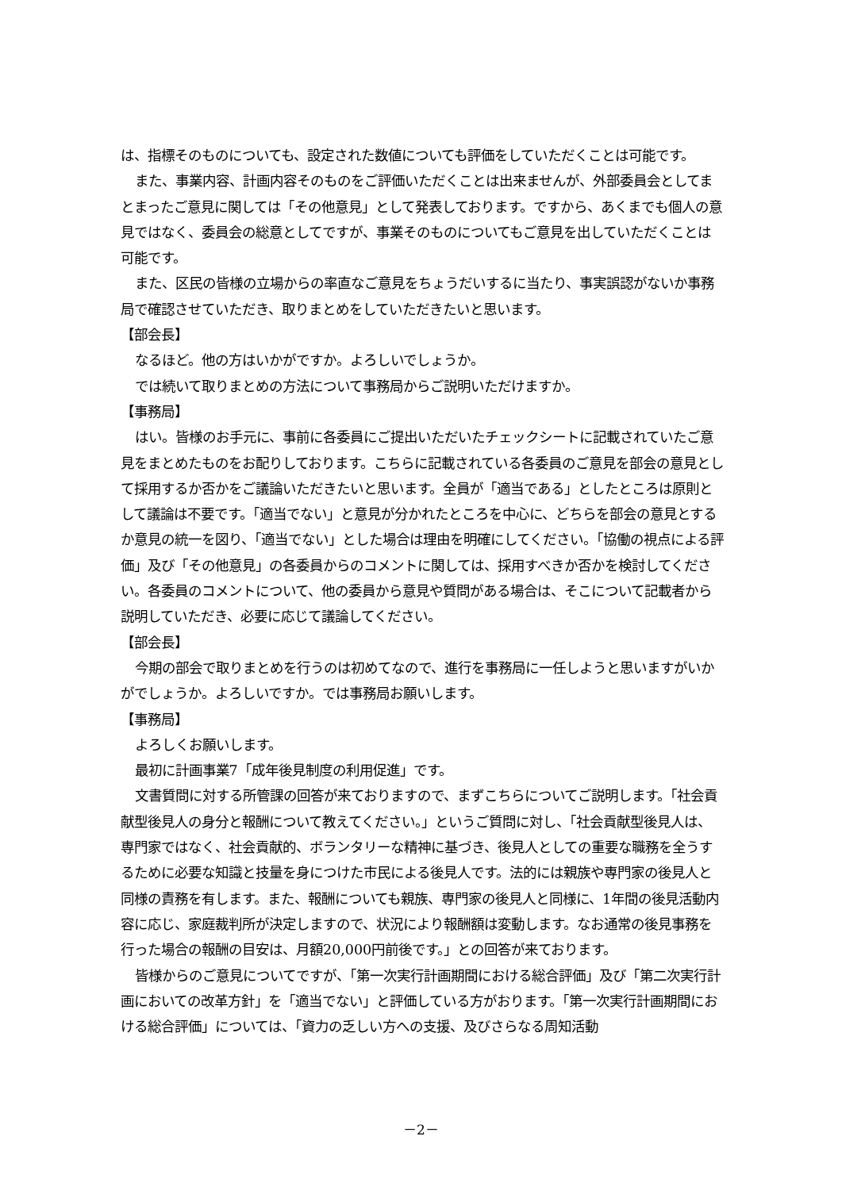は、指標そのものについても、設定された数値についても評価をしていただくことは可能です。
また、事業内容、計画内容そのものをご評価いただくことは出来ませんが、外部委員会としてまとまったご意見に関しては「その他意見」として発表しております。ですから、あくまでも個人の意見ではなく、委員会の総意としてですが、事業そのものについてもご意見を出していただくことは可能です。
また、区民の皆様の立場からの率直なご意見をちょうだいするに当たり、事実誤認がないか事務局で確認させていただき、取りまとめをしていただきたいと思います。
【部会長】
なるほど。他の方はいかがですか。よろしいでしょうか。
では続いて取りまとめの方法について事務局からご説明いただけますか。
【事務局】
はい。皆様のお手元に、事前に各委員にご提出いただいたチェックシートに記載されていたご意見をまとめたものをお配りしております。こちらに記載されている各委員のご意見を部会の意見として採用するか否かをご議論いただきたいと思います。全員が「適当である」としたところは原則として議論は不要です。「適当でない」と意見が分かれたところを中心に、どちらを部会の意見とするか意見の統一を図り、「適当でない」とした場合は理由を明確にしてください。「協働の視点による評価」及び「その他意見」の各委員からのコメントに関しては、採用すべきか否かを検討してください。各委員のコメントについて、他の委員から意見や質問がある場合は、そこについて記載者から説明していただき、必要に応じて議論してください。
【部会長】
今期の部会で取りまとめを行うのは初めてなので、進行を事務局に一任しようと思いますがいかがでしょうか。よろしいですか。では事務局お願いします。
【事務局】
よろしくお願いします。
最初に計画事業7「成年後見制度の利用促進」です。
文書質問に対する所管課の回答が来ておりますので、まずこちらについてご説明します。「社会貢献型後見人の身分と報酬について教えてください。」というご質問に対し、「社会貢献型後見人は、専門家ではなく、社会貢献的、ボランタリーな精神に基づき、後見人としての重要な職務を全うするために必要な知識と技量を身につけた市民による後見人です。法的には親族や専門家の後見人と同様の責務を有します。また、報酬についても親族、専門家の後見人と同様に、1年間の後見活動内容に応じ、家庭裁判所が決定しますので、状況により報酬額は変動します。なお通常の後見事務を行った場合の報酬の目安は、月額20,000円前後です。」との回答が来ております。
皆様からのご意見についてですが、「第一次実行計画期間における総合評価」及び「第二次実行計画においての改革方針」を「適当でない」と評価している方がおります。「第一次実行計画期間における総合評価」については、「資力の乏しい方への支援、及びさらなる周知活動
－2－